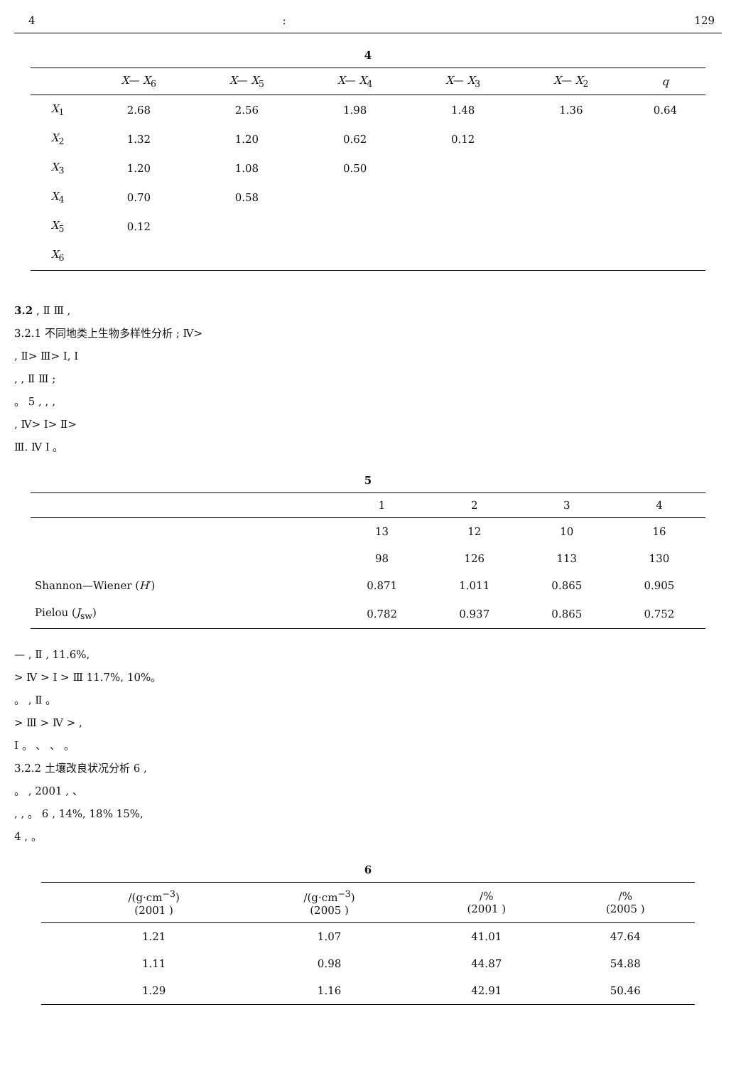4 : 129
4
| | X — X<sub>6</sub> | X — X<sub>5</sub> | X — X<sub>4</sub> | X — X<sub>3</sub> | X — X<sub>2</sub> | q |
| --- | --- | --- | --- | --- | --- | --- |
| X<sub>1</sub> | 2.68 | 2.56 | 1.98 | 1.48 | 1.36 | 0.64 |
| X<sub>2</sub> | 1.32 | 1.20 | 0.62 | 0.12 | | |
| X<sub>3</sub> | 1.20 | 1.08 | 0.50 | | | |
| X<sub>4</sub> | 0.70 | 0.58 | | | | |
| X<sub>5</sub> | 0.12 | | | | | |
| X<sub>6</sub> | | | | | | |
3.2 , Ⅱ Ⅲ ,
3.2.1 不同地类上生物多样性分析 ; Ⅳ>
, Ⅱ> Ⅲ> Ⅰ, Ⅰ
, , Ⅱ Ⅲ ;
。 5 , , ,
, Ⅳ> Ⅰ> Ⅱ>
Ⅲ. Ⅳ Ⅰ 。
5
| | 1 | 2 | 3 | 4 |
| --- | --- | --- | --- | --- |
| | 13 | 12 | 10 | 16 |
| | 98 | 126 | 113 | 130 |
| Shannon—Wiener ( H ′) | 0.871 | 1.011 | 0.865 | 0.905 |
| Pielou ( J<sub>sw</sub>) | 0.782 | 0.937 | 0.865 | 0.752 |
— , Ⅱ , 11.6%,
> Ⅳ > Ⅰ > Ⅲ 11.7%, 10%。
。 , Ⅱ 。
> Ⅲ > Ⅳ > ,
Ⅰ 。 、 、 。
3.2.2 土壤改良状况分析 6 ,
。 , 2001 , 、
, , 。 6 , 14%, 18% 15%,
4 , 。
6
| | /(g·cm<sup>−3</sup>) (2001 ) | /(g·cm<sup>−3</sup>) (2005 ) | /% (2001 ) | /% (2005 ) |
| --- | --- | --- | --- | --- |
| | 1.21 | 1.07 | 41.01 | 47.64 |
| | 1.11 | 0.98 | 44.87 | 54.88 |
| | 1.29 | 1.16 | 42.91 | 50.46 |